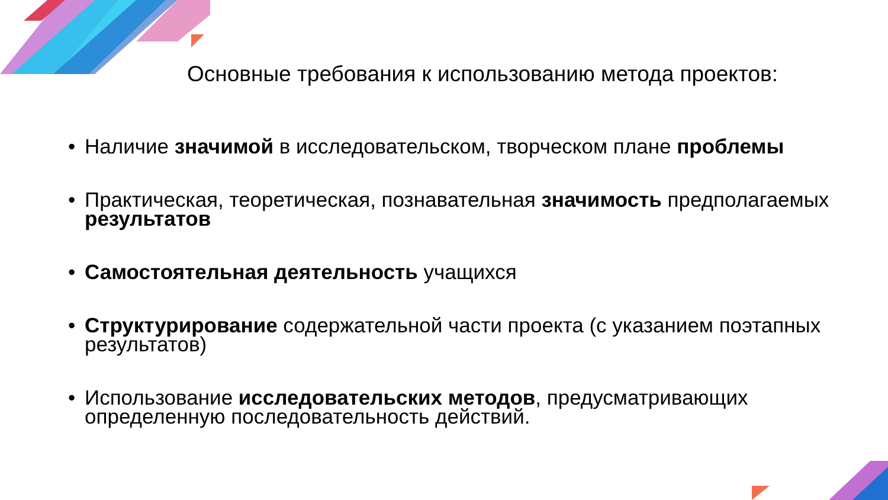Основные требования к использованию метода проектов:
• Наличие значимой в исследовательском, творческом плане проблемы
• Практическая, теоретическая, познавательная значимость предполагаемых результатов
• Самостоятельная деятельность учащихся
• Структурирование содержательной части проекта (с указанием поэтапных результатов)
• Использование исследовательских методов, предусматривающих определенную последовательность действий.